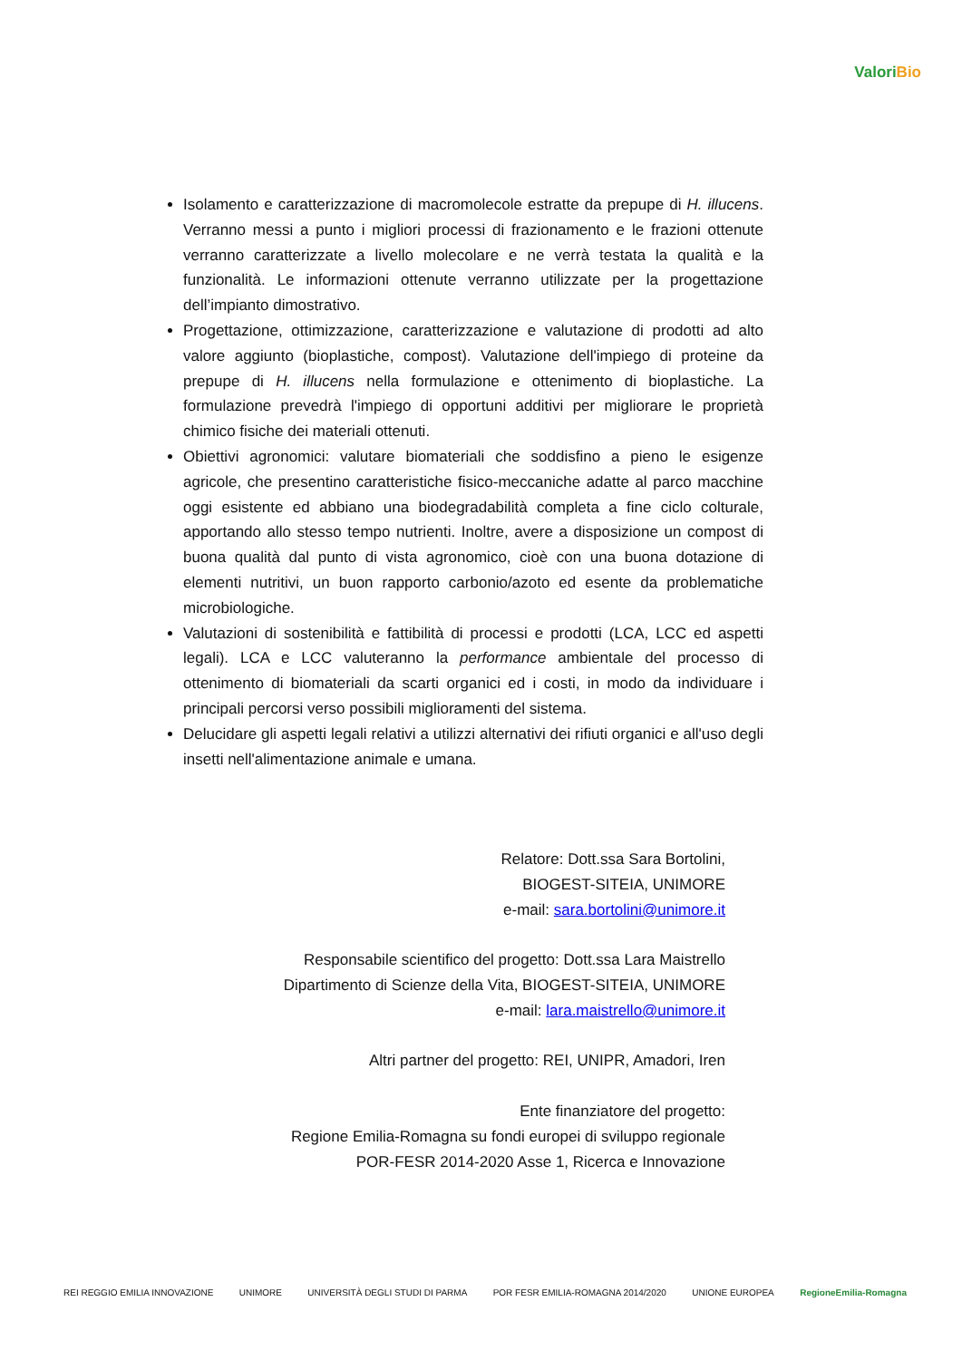ValoriBio
Isolamento e caratterizzazione di macromolecole estratte da prepupe di H. illucens. Verranno messi a punto i migliori processi di frazionamento e le frazioni ottenute verranno caratterizzate a livello molecolare e ne verrà testata la qualità e la funzionalità. Le informazioni ottenute verranno utilizzate per la progettazione dell’impianto dimostrativo.
Progettazione, ottimizzazione, caratterizzazione e valutazione di prodotti ad alto valore aggiunto (bioplastiche, compost). Valutazione dell'impiego di proteine da prepupe di H. illucens nella formulazione e ottenimento di bioplastiche. La formulazione prevedrà l'impiego di opportuni additivi per migliorare le proprietà chimico fisiche dei materiali ottenuti.
Obiettivi agronomici: valutare biomateriali che soddisfino a pieno le esigenze agricole, che presentino caratteristiche fisico-meccaniche adatte al parco macchine oggi esistente ed abbiano una biodegradabilità completa a fine ciclo colturale, apportando allo stesso tempo nutrienti. Inoltre, avere a disposizione un compost di buona qualità dal punto di vista agronomico, cioè con una buona dotazione di elementi nutritivi, un buon rapporto carbonio/azoto ed esente da problematiche microbiologiche.
Valutazioni di sostenibilità e fattibilità di processi e prodotti (LCA, LCC ed aspetti legali). LCA e LCC valuteranno la performance ambientale del processo di ottenimento di biomateriali da scarti organici ed i costi, in modo da individuare i principali percorsi verso possibili miglioramenti del sistema.
Delucidare gli aspetti legali relativi a utilizzi alternativi dei rifiuti organici e all'uso degli insetti nell'alimentazione animale e umana.
Relatore: Dott.ssa Sara Bortolini,
BIOGEST-SITEIA, UNIMORE
e-mail: sara.bortolini@unimore.it
Responsabile scientifico del progetto: Dott.ssa Lara Maistrello
Dipartimento di Scienze della Vita, BIOGEST-SITEIA, UNIMORE
e-mail: lara.maistrello@unimore.it
Altri partner del progetto: REI, UNIPR, Amadori, Iren
Ente finanziatore del progetto:
Regione Emilia-Romagna su fondi europei di sviluppo regionale
POR-FESR 2014-2020 Asse 1, Ricerca e Innovazione
REI REGGIO EMILIA INNOVAZIONE UNIMORE UNIVERSITÀ DEGLI STUDI DI PARMA POR FESR EMILIA-ROMAGNA 2014/2020 UNIONE EUROPEA RegioneEmilia-Romagna